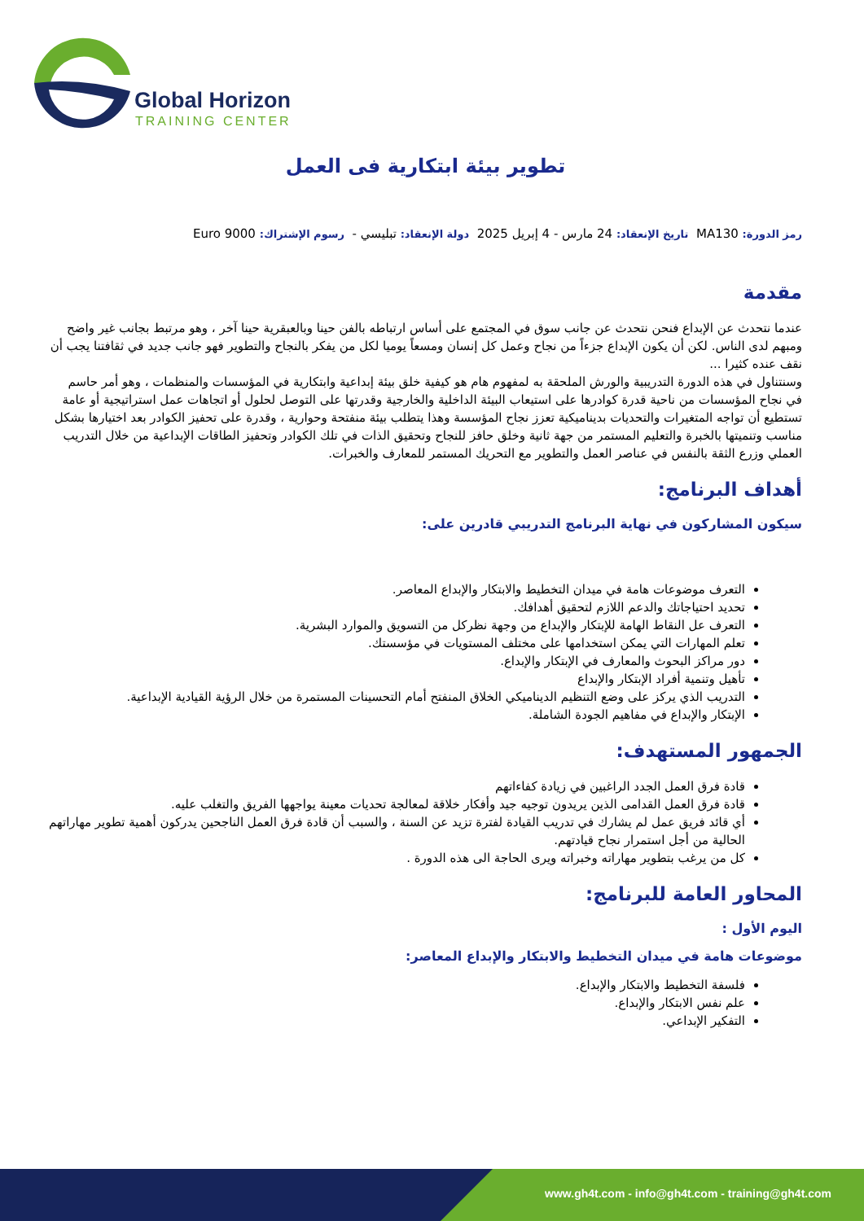Global Horizon
TRAINING CENTER
تطوير بيئة ابتكارية فى العمل
رمز الدورة: MA130 تاريخ الإنعقاد: 24 مارس - 4 إبريل 2025 دولة الإنعقاد: تبليسي - رسوم الإشتراك: 9000 Euro
مقدمة
عندما نتحدث عن الإبداع فنحن نتحدث عن جانب سوق في المجتمع على أساس ارتباطه بالفن حينا وبالعبقرية حينا آخر ، وهو مرتبط بجانب غير واضح ومبهم لدى الناس. لكن أن يكون الإبداع جزءاً من نجاح وعمل كل إنسان ومسعاً يوميا لكل من يفكر بالنجاح والتطوير فهو جانب جديد في ثقافتنا يجب أن نقف عنده كثيرا ...
وسنتناول في هذه الدورة التدريبية والورش الملحقة به لمفهوم هام هو كيفية خلق بيئة إبداعية وابتكارية في المؤسسات والمنظمات ، وهو أمر حاسم في نجاح المؤسسات من ناحية قدرة كوادرها على استيعاب البيئة الداخلية والخارجية وقدرتها على التوصل لحلول أو اتجاهات عمل استراتيجية أو عامة تستطيع أن تواجه المتغيرات والتحديات بديناميكية تعزز نجاح المؤسسة وهذا يتطلب بيئة منفتحة وحوارية ، وقدرة على تحفيز الكوادر بعد اختيارها بشكل مناسب وتنميتها بالخبرة والتعليم المستمر من جهة ثانية وخلق حافز للنجاح وتحقيق الذات في تلك الكوادر وتحفيز الطاقات الإبداعية من خلال التدريب العملي وزرع الثقة بالنفس في عناصر العمل والتطوير مع التحريك المستمر للمعارف والخبرات.
أهداف البرنامج:
سيكون المشاركون في نهاية البرنامج التدريبي قادرين على:
التعرف موضوعات هامة في ميدان التخطيط والابتكار والإبداع المعاصر.
تحديد احتياجاتك والدعم اللازم لتحقيق أهدافك.
التعرف عل النقاط الهامة للإبتكار والإبداع من وجهة نظركل من التسويق والموارد البشرية.
تعلم المهارات التي يمكن استخدامها على مختلف المستويات في مؤسستك.
دور مراكز البحوث والمعارف في الإبتكار والإبداع.
تأهيل وتنمية أفراد الإبتكار والإبداع
التدريب الذي يركز على وضع التنظيم الديناميكي الخلاق المنفتح أمام التحسينات المستمرة من خلال الرؤية القيادية الإبداعية.
الإبتكار والإبداع في مفاهيم الجودة الشاملة.
الجمهور المستهدف:
قادة فرق العمل الجدد الراغبين في زيادة كفاءاتهم
قادة فرق العمل القدامى الذين يريدون توجيه جيد وأفكار خلاقة لمعالجة تحديات معينة يواجهها الفريق والتغلب عليه.
أي قائد فريق عمل لم يشارك في تدريب القيادة لفترة تزيد عن السنة ، والسبب أن قادة فرق العمل الناجحين يدركون أهمية تطوير مهاراتهم الحالية من أجل استمرار نجاح قيادتهم.
كل من يرغب بتطوير مهاراته وخبراته ويرى الحاجة الى هذه الدورة .
المحاور العامة للبرنامج:
اليوم الأول :
موضوعات هامة في ميدان التخطيط والابتكار والإبداع المعاصر:
فلسفة التخطيط والابتكار والإبداع.
علم نفس الابتكار والإبداع.
التفكير الإبداعي.
www.gh4t.com - info@gh4t.com - training@gh4t.com